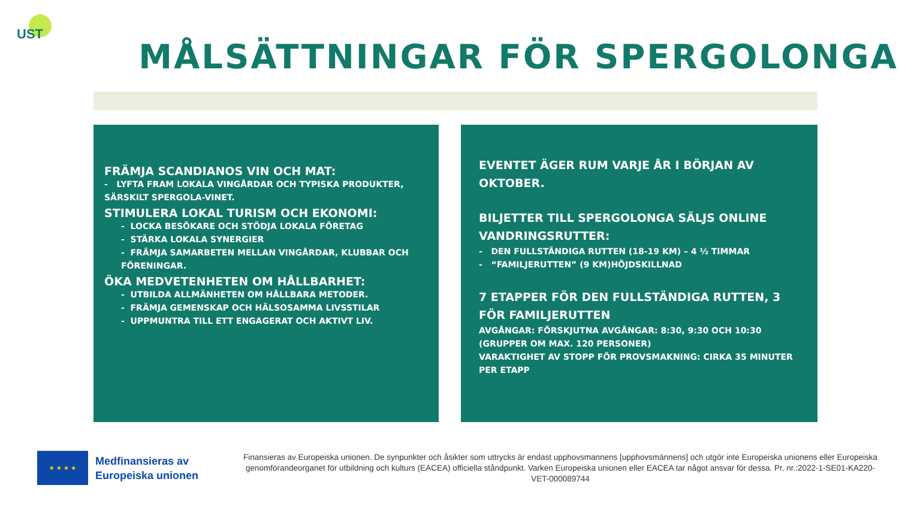UST
MÅLSÄTTNINGAR FÖR SPERGOLONGA
FRÄMJA SCANDIANOS VIN OCH MAT:
- LYFTA FRAM LOKALA VINGÅRDAR OCH TYPISKA PRODUKTER, SÄRSKILT SPERGOLA-VINET.
STIMULERA LOKAL TURISM OCH EKONOMI:
- LOCKA BESÖKARE OCH STÖDJA LOKALA FÖRETAG
- STÄRKA LOKALA SYNERGIER
- FRÄMJA SAMARBETEN MELLAN VINGÅRDAR, KLUBBAR OCH FÖRENINGAR.
ÖKA MEDVETENHETEN OM HÅLLBARHET:
- UTBILDA ALLMÄNHETEN OM HÅLLBARA METODER.
- FRÄMJA GEMENSKAP OCH HÄLSOSAMMA LIVSSTILAR
- UPPMUNTRA TILL ETT ENGAGERAT OCH AKTIVT LIV.
EVENTET ÄGER RUM VARJE ÅR I BÖRJAN AV OKTOBER.
BILJETTER TILL SPERGOLONGA SÄLJS ONLINE
VANDRINGSRUTTER:
- DEN FULLSTÄNDIGA RUTTEN (18-19 KM) – 4 ½ TIMMAR
- “FAMILJERUTTEN” (9 KM)HÖJDSKILLNAD
7 ETAPPER FÖR DEN FULLSTÄNDIGA RUTTEN, 3 FÖR FAMILJERUTTEN
AVGÅNGAR: FÖRSKJUTNA AVGÅNGAR: 8:30, 9:30 OCH 10:30 (GRUPPER OM MAX. 120 PERSONER)
VARAKTIGHET AV STOPP FÖR PROVSMAKNING: CIRKA 35 MINUTER PER ETAPP
★ ★ ★ ★
Medfinansieras av
Europeiska unionen
Finansieras av Europeiska unionen. De synpunkter och åsikter som uttrycks är endast upphovsmannens [upphovsmännens] och utgör inte Europeiska unionens eller Europeiska genomförandeorganet för utbildning och kulturs (EACEA) officiella ståndpunkt. Varken Europeiska unionen eller EACEA tar något ansvar för dessa. Pr. nr.:2022-1-SE01-KA220-VET-000089744